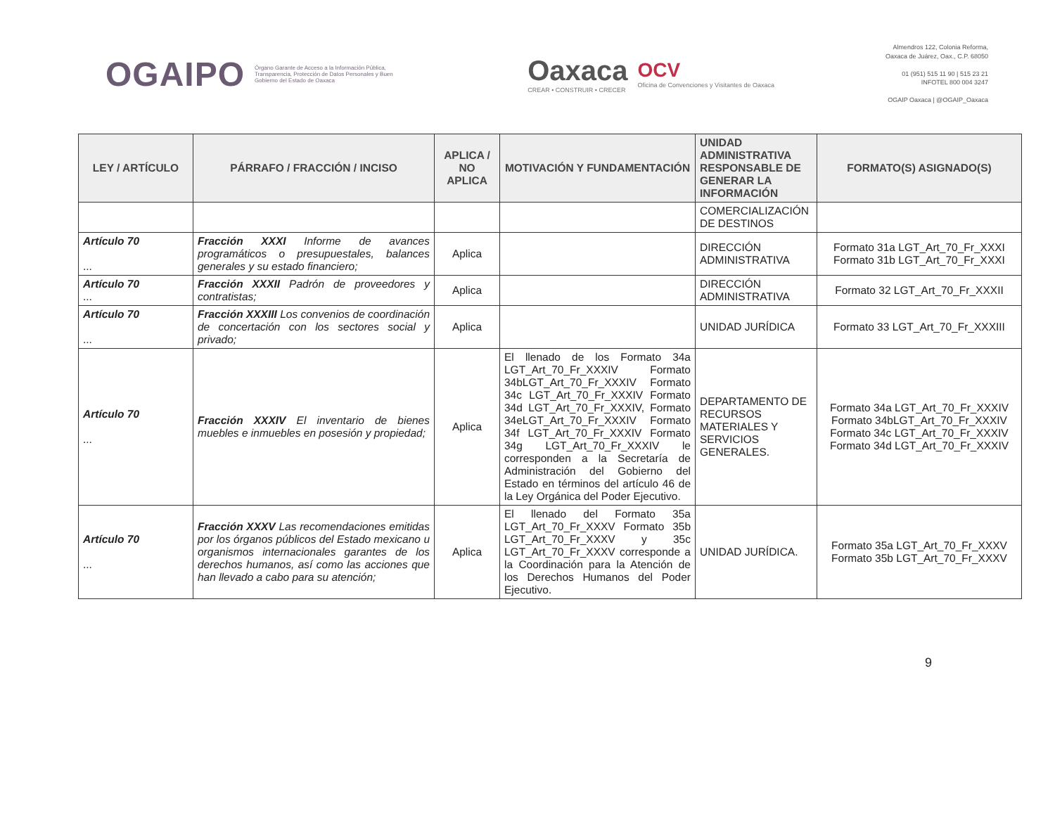OGAIPO Órgano Garante de Acceso a la Información Pública, Transparencia, Protección de Datos Personales y Buen Gobierno del Estado de Oaxaca
Oaxaca
CREAR • CONSTRUIR • CRECER
OCV
Oficina de Convenciones y Visitantes de Oaxaca
Almendros 122, Colonia Reforma,
Oaxaca de Juárez, Oax., C.P. 68050
01 (951) 515 11 90 | 515 23 21
INFOTEL 800 004 3247
OGAIP Oaxaca | @OGAIP_Oaxaca
| LEY / ARTÍCULO | PÁRRAFO / FRACCIÓN / INCISO | APLICA / NO APLICA | MOTIVACIÓN Y FUNDAMENTACIÓN | UNIDAD ADMINISTRATIVA RESPONSABLE DE GENERAR LA INFORMACIÓN | FORMATO(S) ASIGNADO(S) |
| --- | --- | --- | --- | --- | --- |
| | | | | COMERCIALIZACIÓN DE DESTINOS | |
| Artículo 70 ... | Fracción XXXI Informe de avances programáticos o presupuestales, balances generales y su estado financiero; | Aplica | | DIRECCIÓN ADMINISTRATIVA | Formato 31a LGT_Art_70_Fr_XXXI Formato 31b LGT_Art_70_Fr_XXXI |
| Artículo 70 ... | Fracción XXXII Padrón de proveedores y contratistas; | Aplica | | DIRECCIÓN ADMINISTRATIVA | Formato 32 LGT_Art_70_Fr_XXXII |
| Artículo 70 ... | Fracción XXXIII Los convenios de coordinación de concertación con los sectores social y privado; | Aplica | | UNIDAD JURÍDICA | Formato 33 LGT_Art_70_Fr_XXXIII |
| Artículo 70 ... | Fracción XXXIV El inventario de bienes muebles e inmuebles en posesión y propiedad; | Aplica | El llenado de los Formato 34a LGT_Art_70_Fr_XXXIV Formato 34bLGT_Art_70_Fr_XXXIV Formato 34c LGT_Art_70_Fr_XXXIV Formato 34d LGT_Art_70_Fr_XXXIV, Formato 34eLGT_Art_70_Fr_XXXIV Formato 34f LGT_Art_70_Fr_XXXIV Formato 34g LGT_Art_70_Fr_XXXIV le corresponden a la Secretaría de Administración del Gobierno del Estado en términos del artículo 46 de la Ley Orgánica del Poder Ejecutivo. | DEPARTAMENTO DE RECURSOS MATERIALES Y SERVICIOS GENERALES. | Formato 34a LGT_Art_70_Fr_XXXIV Formato 34bLGT_Art_70_Fr_XXXIV Formato 34c LGT_Art_70_Fr_XXXIV Formato 34d LGT_Art_70_Fr_XXXIV |
| Artículo 70 ... | Fracción XXXV Las recomendaciones emitidas por los órganos públicos del Estado mexicano u organismos internacionales garantes de los derechos humanos, así como las acciones que han llevado a cabo para su atención; | Aplica | El llenado del Formato 35a LGT_Art_70_Fr_XXXV Formato 35b LGT_Art_70_Fr_XXXV y 35c LGT_Art_70_Fr_XXXV corresponde a la Coordinación para la Atención de los Derechos Humanos del Poder Ejecutivo. | UNIDAD JURÍDICA. | Formato 35a LGT_Art_70_Fr_XXXV Formato 35b LGT_Art_70_Fr_XXXV |
9